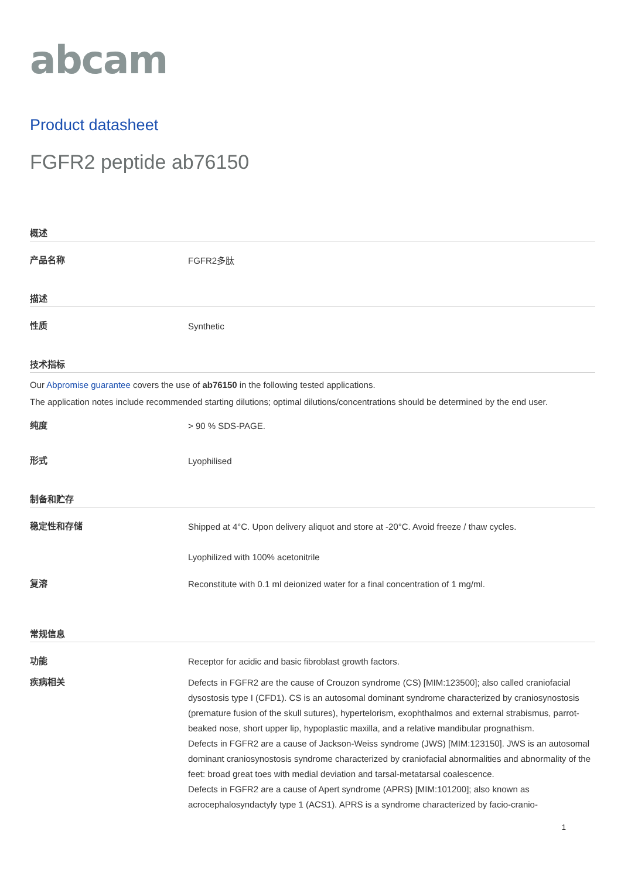abcam
Product datasheet
FGFR2 peptide ab76150
概述
产品名称
FGFR2多肽
描述
性质
Synthetic
技术指标
Our Abpromise guarantee covers the use of ab76150 in the following tested applications.
The application notes include recommended starting dilutions; optimal dilutions/concentrations should be determined by the end user.
纯度
> 90 % SDS-PAGE.
形式
Lyophilised
制备和贮存
稳定性和存储
Shipped at 4°C. Upon delivery aliquot and store at -20°C. Avoid freeze / thaw cycles.
Lyophilized with 100% acetonitrile
复溶
Reconstitute with 0.1 ml deionized water for a final concentration of 1 mg/ml.
常规信息
功能
Receptor for acidic and basic fibroblast growth factors.
疾病相关
Defects in FGFR2 are the cause of Crouzon syndrome (CS) [MIM:123500]; also called craniofacial dysostosis type I (CFD1). CS is an autosomal dominant syndrome characterized by craniosynostosis (premature fusion of the skull sutures), hypertelorism, exophthalmos and external strabismus, parrot-beaked nose, short upper lip, hypoplastic maxilla, and a relative mandibular prognathism.
Defects in FGFR2 are a cause of Jackson-Weiss syndrome (JWS) [MIM:123150]. JWS is an autosomal dominant craniosynostosis syndrome characterized by craniofacial abnormalities and abnormality of the feet: broad great toes with medial deviation and tarsal-metatarsal coalescence.
Defects in FGFR2 are a cause of Apert syndrome (APRS) [MIM:101200]; also known as acrocephalosyndactyly type 1 (ACS1). APRS is a syndrome characterized by facio-cranio-
1